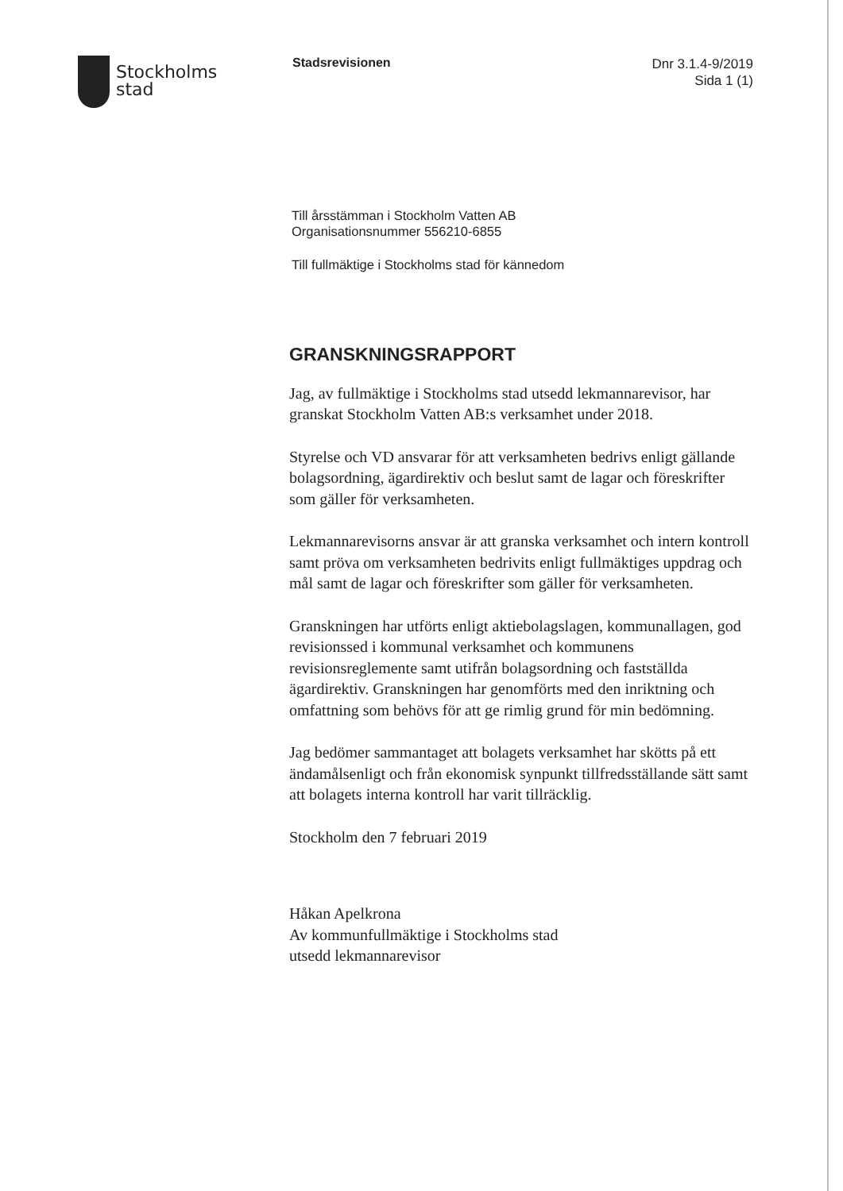Stockholms
stad
Stadsrevisionen
Dnr 3.1.4-9/2019
Sida 1 (1)
Till årsstämman i Stockholm Vatten AB
Organisationsnummer 556210-6855
Till fullmäktige i Stockholms stad för kännedom
GRANSKNINGSRAPPORT
Jag, av fullmäktige i Stockholms stad utsedd lekmannarevisor, har granskat Stockholm Vatten AB:s verksamhet under 2018.
Styrelse och VD ansvarar för att verksamheten bedrivs enligt gällande bolagsordning, ägardirektiv och beslut samt de lagar och föreskrifter som gäller för verksamheten.
Lekmannarevisorns ansvar är att granska verksamhet och intern kontroll samt pröva om verksamheten bedrivits enligt fullmäktiges uppdrag och mål samt de lagar och föreskrifter som gäller för verksamheten.
Granskningen har utförts enligt aktiebolagslagen, kommunallagen, god revisionssed i kommunal verksamhet och kommunens revisionsreglemente samt utifrån bolagsordning och fastställda ägardirektiv. Granskningen har genomförts med den inriktning och omfattning som behövs för att ge rimlig grund för min bedömning.
Jag bedömer sammantaget att bolagets verksamhet har skötts på ett ändamålsenligt och från ekonomisk synpunkt tillfredsställande sätt samt att bolagets interna kontroll har varit tillräcklig.
Stockholm den 7 februari 2019
Håkan Apelkrona
Av kommunfullmäktige i Stockholms stad
utsedd lekmannarevisor